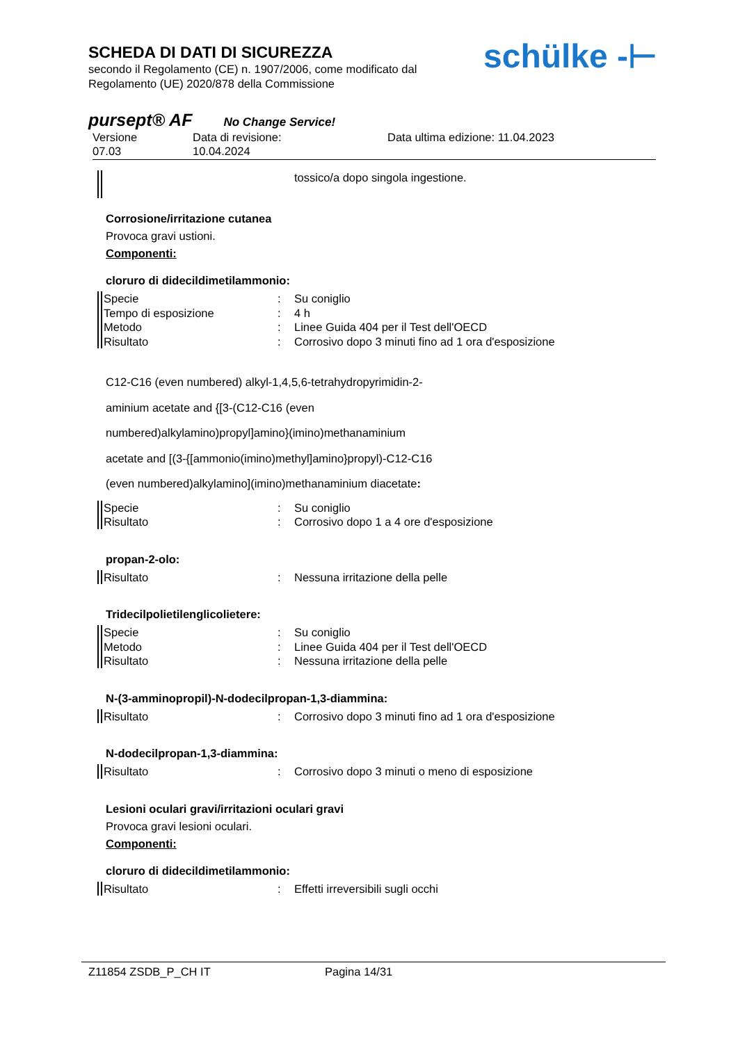SCHEDA DI DATI DI SICUREZZA
secondo il Regolamento (CE) n. 1907/2006, come modificato dal
Regolamento (UE) 2020/878 della Commissione
schülke -⊢
pursept® AF No Change Service!
Versione
07.03
Data di revisione:
10.04.2024
Data ultima edizione: 11.04.2023
tossico/a dopo singola ingestione.
Corrosione/irritazione cutanea
Provoca gravi ustioni.
Componenti:
cloruro di didecildimetilammonio:
Specie: Su coniglio
Tempo di esposizione: 4 h
Metodo: Linee Guida 404 per il Test dell'OECD
Risultato: Corrosivo dopo 3 minuti fino ad 1 ora d'esposizione
C12-C16 (even numbered) alkyl-1,4,5,6-tetrahydropyrimidin-2-
aminium acetate and {[3-(C12-C16 (even
numbered)alkylamino)propyl]amino}(imino)methanaminium
acetate and [(3-{[ammonio(imino)methyl]amino}propyl)-C12-C16
(even numbered)alkylamino](imino)methanaminium diacetate:
Specie: Su coniglio
Risultato: Corrosivo dopo 1 a 4 ore d'esposizione
propan-2-olo:
Risultato: Nessuna irritazione della pelle
Tridecilpolietilenglicolietere:
Specie: Su coniglio
Metodo: Linee Guida 404 per il Test dell'OECD
Risultato: Nessuna irritazione della pelle
N-(3-amminopropil)-N-dodecilpropan-1,3-diammina:
Risultato: Corrosivo dopo 3 minuti fino ad 1 ora d'esposizione
N-dodecilpropan-1,3-diammina:
Risultato: Corrosivo dopo 3 minuti o meno di esposizione
Lesioni oculari gravi/irritazioni oculari gravi
Provoca gravi lesioni oculari.
Componenti:
cloruro di didecildimetilammonio:
Risultato: Effetti irreversibili sugli occhi
Z11854 ZSDB_P_CH IT Pagina 14/31